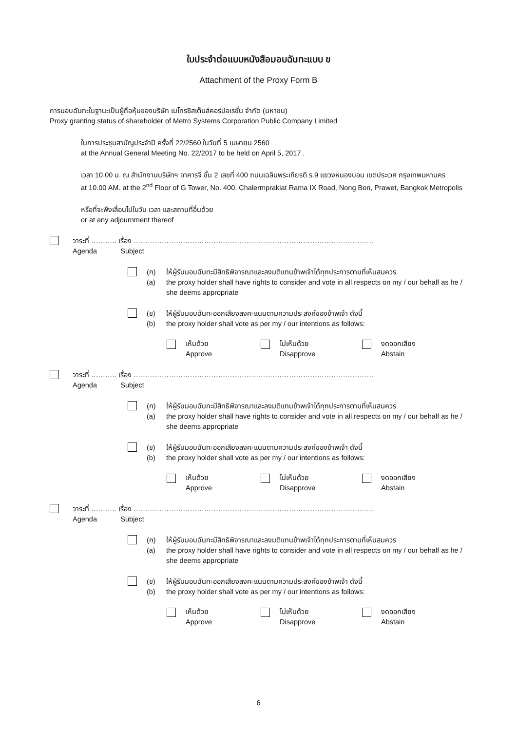ใบประจำต่อแบบหนังสือมอบฉันทะแบบ ข
Attachment of the Proxy Form B
การมอบฉันทะในฐานะเป็นผู้ถือหุ้นของบริษัท เมโทรซิสเต็มส์คอร์ปอเรชั่น จำกัด (มหาชน)
Proxy granting status of shareholder of Metro Systems Corporation Public Company Limited
ในการประชุมสามัญประจำปี ครั้งที่ 22/2560 ในวันที่ 5 เมษายน 2560
at the Annual General Meeting No. 22/2017 to be held on April 5, 2017 .
เวลา 10.00 น. ณ สำนักงานบริษัทฯ อาคารจี ชั้น 2 เลขที่ 400 ถนนเฉลิมพระเกียรติ ร.9 แขวงหนองบอน เขตประเวศ กรุงเทพมหานคร
at 10.00 AM. at the 2<sup>nd</sup> Floor of G Tower, No. 400, Chalermprakiat Rama IX Road, Nong Bon, Prawet, Bangkok Metropolis
หรือที่จะพึงเลื่อนไปในวัน เวลา และสถานที่อื่นด้วย
or at any adjournment thereof
วาระที่ ……….. เรื่อง …………………………………………………………………………………………
Agenda Subject
(ก)
(a)
ให้ผู้รับมอบฉันทะมีสิทธิพิจารณาและลงมติแทนข้าพเจ้าได้ทุกประการตามที่เห็นสมควร
the proxy holder shall have rights to consider and vote in all respects on my / our behalf as he / she deems appropriate
(ข)
(b)
ให้ผู้รับมอบฉันทะออกเสียงลงคะแนนตามความประสงค์ของข้าพเจ้า ดังนี้
the proxy holder shall vote as per my / our intentions as follows:
เห็นด้วย
Approve
ไม่เห็นด้วย
Disapprove
งดออกเสียง
Abstain
วาระที่ ……….. เรื่อง …………………………………………………………………………………………
Agenda Subject
(ก)
(a)
ให้ผู้รับมอบฉันทะมีสิทธิพิจารณาและลงมติแทนข้าพเจ้าได้ทุกประการตามที่เห็นสมควร
the proxy holder shall have rights to consider and vote in all respects on my / our behalf as he / she deems appropriate
(ข)
(b)
ให้ผู้รับมอบฉันทะออกเสียงลงคะแนนตามความประสงค์ของข้าพเจ้า ดังนี้
the proxy holder shall vote as per my / our intentions as follows:
เห็นด้วย
Approve
ไม่เห็นด้วย
Disapprove
งดออกเสียง
Abstain
วาระที่ ……….. เรื่อง …………………………………………………………………………………………
Agenda Subject
(ก)
(a)
ให้ผู้รับมอบฉันทะมีสิทธิพิจารณาและลงมติแทนข้าพเจ้าได้ทุกประการตามที่เห็นสมควร
the proxy holder shall have rights to consider and vote in all respects on my / our behalf as he / she deems appropriate
(ข)
(b)
ให้ผู้รับมอบฉันทะออกเสียงลงคะแนนตามความประสงค์ของข้าพเจ้า ดังนี้
the proxy holder shall vote as per my / our intentions as follows:
เห็นด้วย
Approve
ไม่เห็นด้วย
Disapprove
งดออกเสียง
Abstain
6